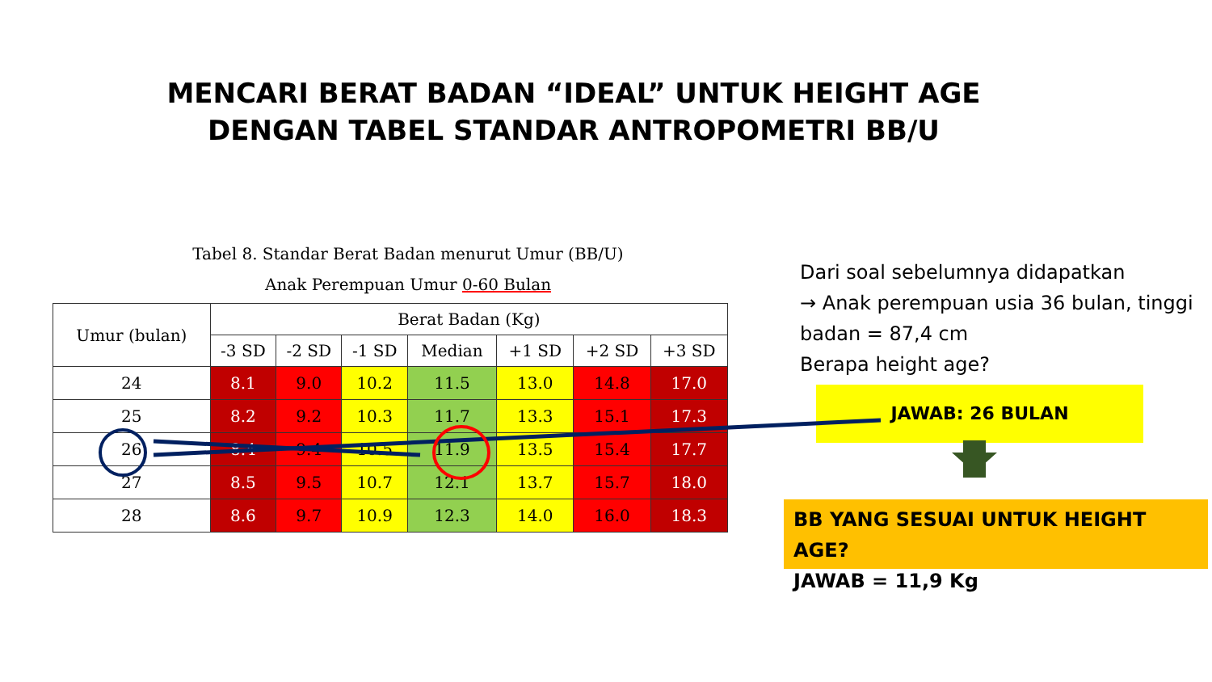MENCARI BERAT BADAN “IDEAL” UNTUK HEIGHT AGE
DENGAN TABEL STANDAR ANTROPOMETRI BB/U
Tabel 8. Standar Berat Badan menurut Umur (BB/U)
Anak Perempuan Umur 0-60 Bulan
| Umur (bulan) | Berat Badan (Kg) | | | | | | |
| --- | --- | --- | --- | --- | --- | --- | --- |
| | -3 SD | -2 SD | -1 SD | Median | +1 SD | +2 SD | +3 SD |
| 24 | 8.1 | 9.0 | 10.2 | 11.5 | 13.0 | 14.8 | 17.0 |
| 25 | 8.2 | 9.2 | 10.3 | 11.7 | 13.3 | 15.1 | 17.3 |
| 26 | 8.4 | 9.4 | 10.5 | 11.9 | 13.5 | 15.4 | 17.7 |
| 27 | 8.5 | 9.5 | 10.7 | 12.1 | 13.7 | 15.7 | 18.0 |
| 28 | 8.6 | 9.7 | 10.9 | 12.3 | 14.0 | 16.0 | 18.3 |
Dari soal sebelumnya didapatkan
→ Anak perempuan usia 36 bulan, tinggi badan = 87,4 cm
Berapa height age?
JAWAB: 26 BULAN
BB YANG SESUAI UNTUK HEIGHT AGE?
JAWAB = 11,9 Kg